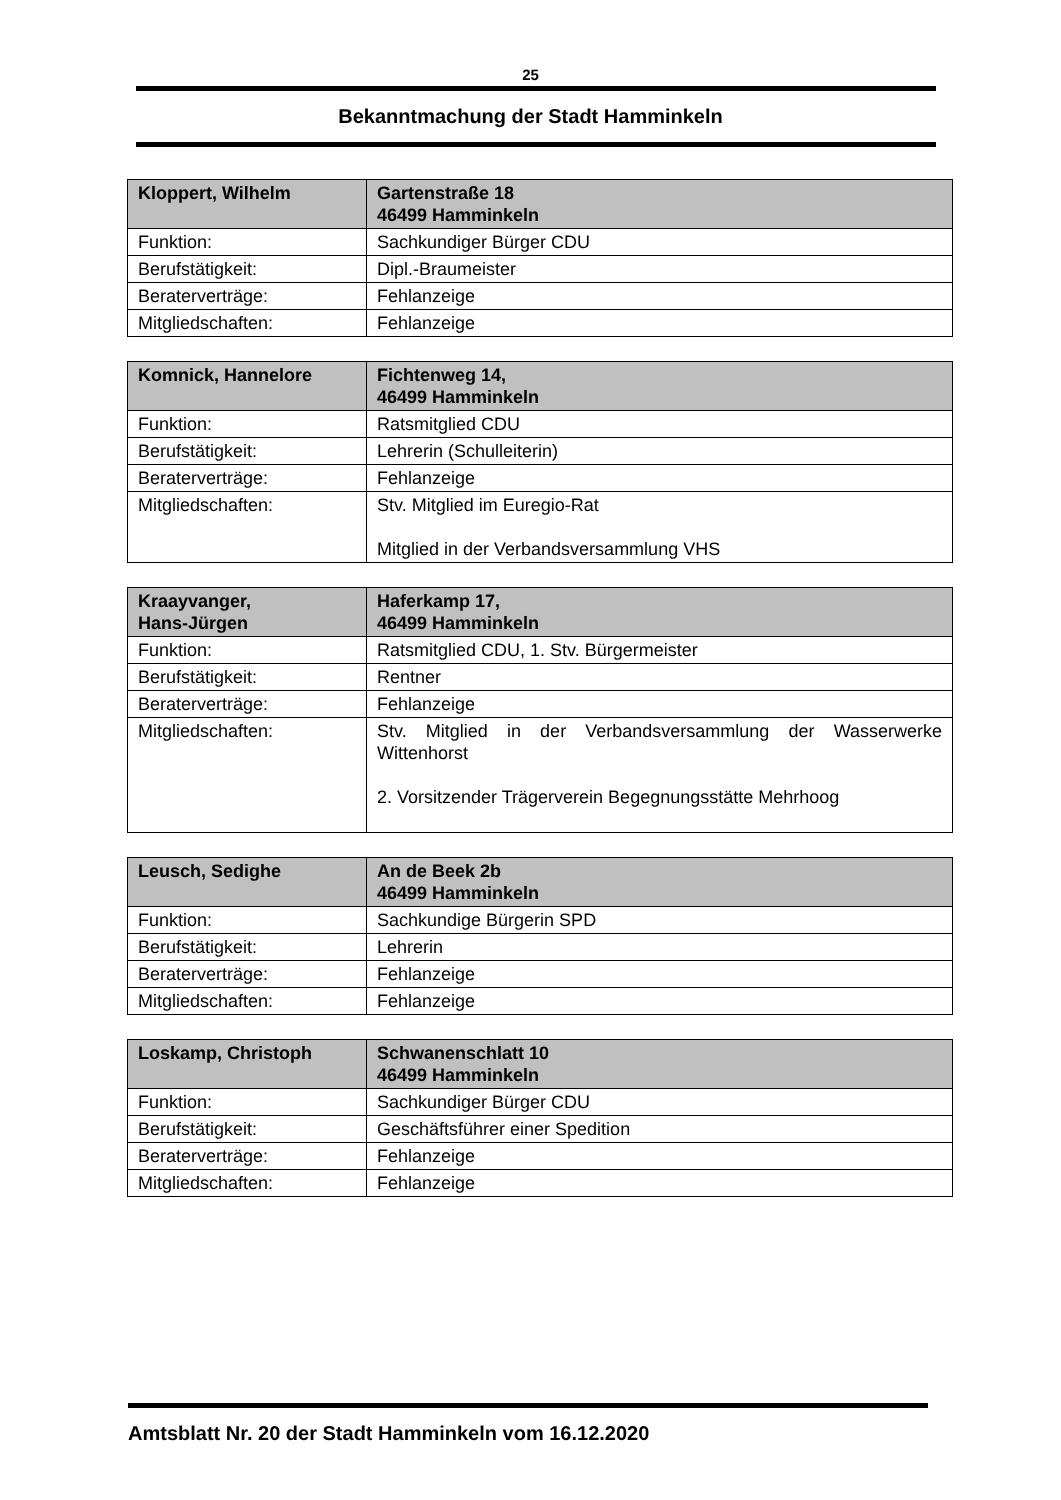25
Bekanntmachung der Stadt Hamminkeln
| Kloppert, Wilhelm | Gartenstraße 18 46499 Hamminkeln |
| --- | --- |
| Funktion: | Sachkundiger Bürger CDU |
| Berufstätigkeit: | Dipl.-Braumeister |
| Beraterverträge: | Fehlanzeige |
| Mitgliedschaften: | Fehlanzeige |
| Komnick, Hannelore | Fichtenweg 14, 46499 Hamminkeln |
| --- | --- |
| Funktion: | Ratsmitglied CDU |
| Berufstätigkeit: | Lehrerin (Schulleiterin) |
| Beraterverträge: | Fehlanzeige |
| Mitgliedschaften: | Stv. Mitglied im Euregio-Rat Mitglied in der Verbandsversammlung VHS |
| Kraayvanger, Hans-Jürgen | Haferkamp 17, 46499 Hamminkeln |
| --- | --- |
| Funktion: | Ratsmitglied CDU, 1. Stv. Bürgermeister |
| Berufstätigkeit: | Rentner |
| Beraterverträge: | Fehlanzeige |
| Mitgliedschaften: | Stv. Mitglied in der Verbandsversammlung der Wasserwerke Wittenhorst 2. Vorsitzender Trägerverein Begegnungsstätte Mehrhoog |
| Leusch, Sedighe | An de Beek 2b 46499 Hamminkeln |
| --- | --- |
| Funktion: | Sachkundige Bürgerin SPD |
| Berufstätigkeit: | Lehrerin |
| Beraterverträge: | Fehlanzeige |
| Mitgliedschaften: | Fehlanzeige |
| Loskamp, Christoph | Schwanenschlatt 10 46499 Hamminkeln |
| --- | --- |
| Funktion: | Sachkundiger Bürger CDU |
| Berufstätigkeit: | Geschäftsführer einer Spedition |
| Beraterverträge: | Fehlanzeige |
| Mitgliedschaften: | Fehlanzeige |
Amtsblatt Nr. 20 der Stadt Hamminkeln vom 16.12.2020